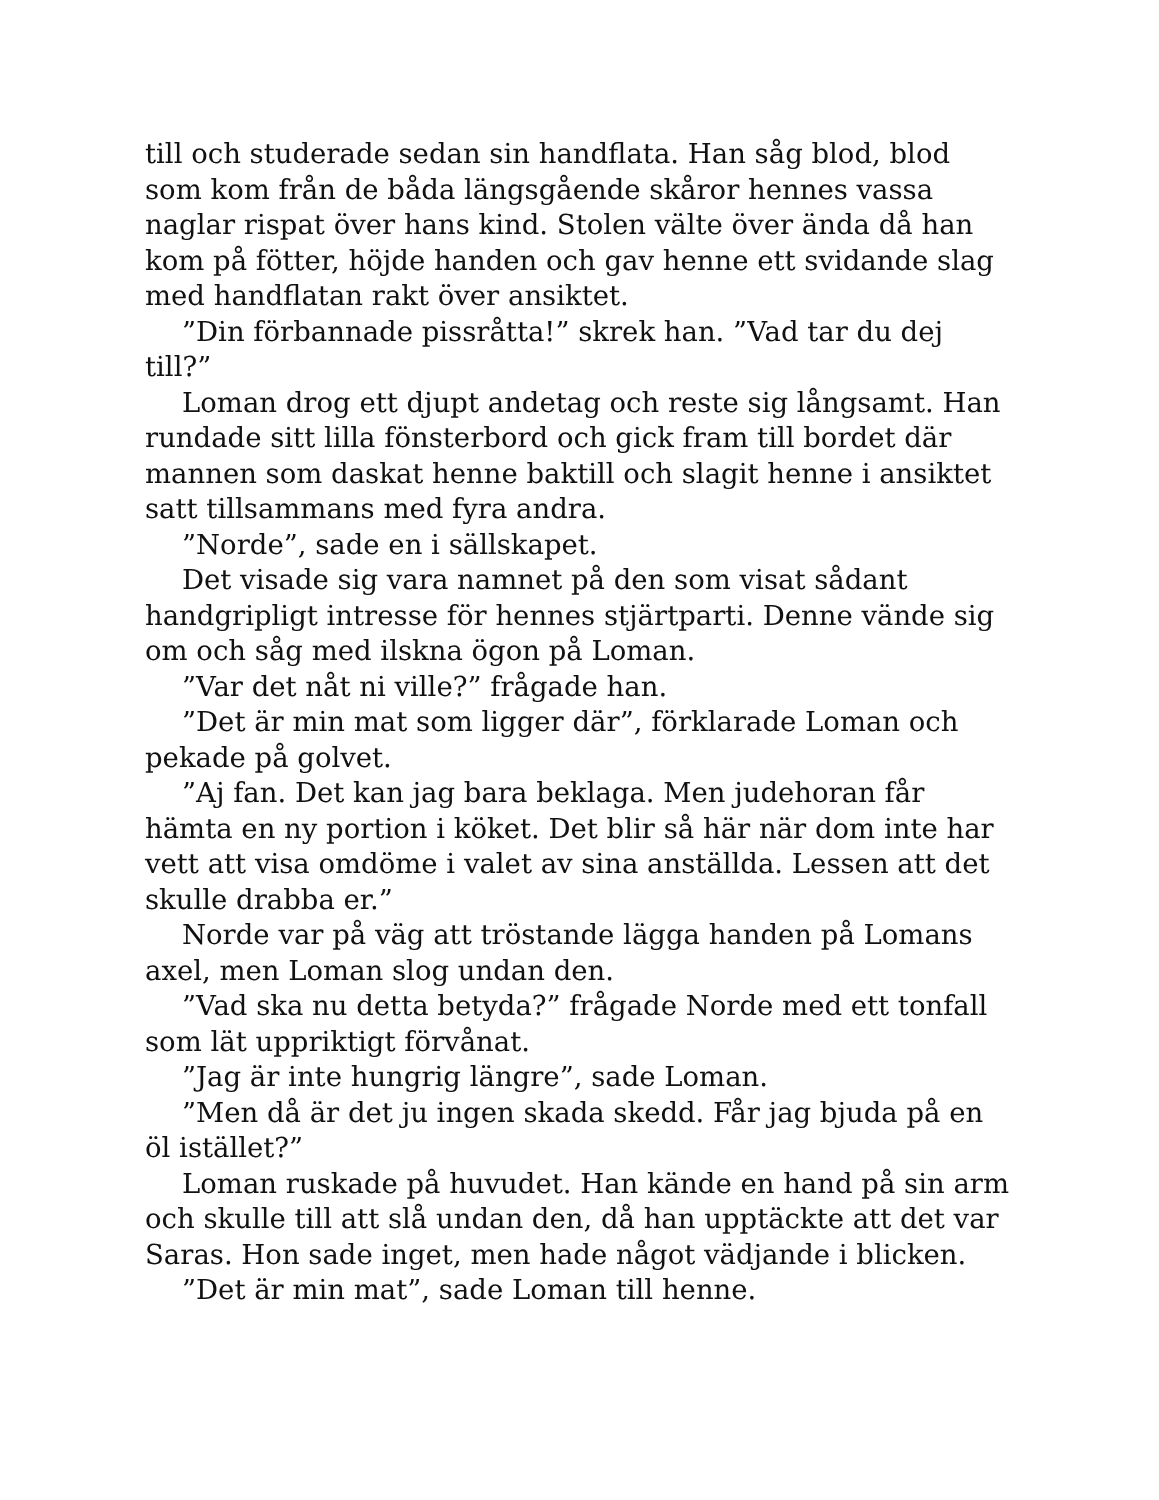till och studerade sedan sin handflata. Han såg blod, blod som kom från de båda längsgående skåror hennes vassa naglar rispat över hans kind. Stolen välte över ända då han kom på fötter, höjde handen och gav henne ett svidande slag med handflatan rakt över ansiktet.
”Din förbannade pissråtta!” skrek han. ”Vad tar du dej till?”
Loman drog ett djupt andetag och reste sig långsamt. Han rundade sitt lilla fönsterbord och gick fram till bordet där mannen som daskat henne baktill och slagit henne i ansiktet satt tillsammans med fyra andra.
”Norde”, sade en i sällskapet.
Det visade sig vara namnet på den som visat sådant handgripligt intresse för hennes stjärtparti. Denne vände sig om och såg med ilskna ögon på Loman.
”Var det nåt ni ville?” frågade han.
”Det är min mat som ligger där”, förklarade Loman och pekade på golvet.
”Aj fan. Det kan jag bara beklaga. Men judehoran får hämta en ny portion i köket. Det blir så här när dom inte har vett att visa omdöme i valet av sina anställda. Lessen att det skulle drabba er.”
Norde var på väg att tröstande lägga handen på Lomans axel, men Loman slog undan den.
”Vad ska nu detta betyda?” frågade Norde med ett tonfall som lät uppriktigt förvånat.
”Jag är inte hungrig längre”, sade Loman.
”Men då är det ju ingen skada skedd. Får jag bjuda på en öl istället?”
Loman ruskade på huvudet. Han kände en hand på sin arm och skulle till att slå undan den, då han upptäckte att det var Saras. Hon sade inget, men hade något vädjande i blicken.
”Det är min mat”, sade Loman till henne.